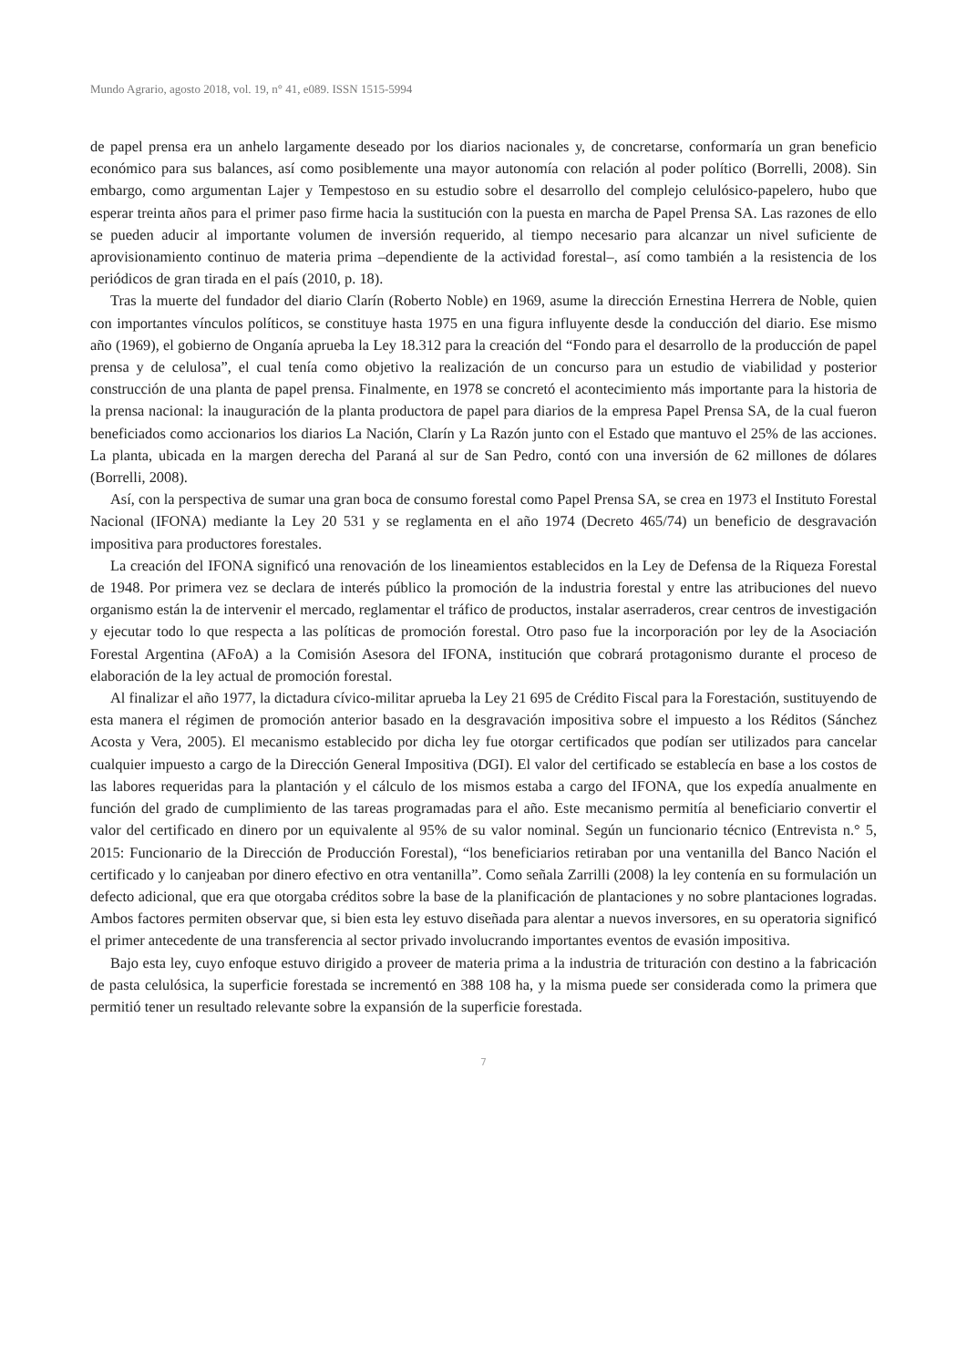Mundo Agrario, agosto 2018, vol. 19, n° 41, e089. ISSN 1515-5994
de papel prensa era un anhelo largamente deseado por los diarios nacionales y, de concretarse, conformaría un gran beneficio económico para sus balances, así como posiblemente una mayor autonomía con relación al poder político (Borrelli, 2008). Sin embargo, como argumentan Lajer y Tempestoso en su estudio sobre el desarrollo del complejo celulósico-papelero, hubo que esperar treinta años para el primer paso firme hacia la sustitución con la puesta en marcha de Papel Prensa SA. Las razones de ello se pueden aducir al importante volumen de inversión requerido, al tiempo necesario para alcanzar un nivel suficiente de aprovisionamiento continuo de materia prima –dependiente de la actividad forestal–, así como también a la resistencia de los periódicos de gran tirada en el país (2010, p. 18).
Tras la muerte del fundador del diario Clarín (Roberto Noble) en 1969, asume la dirección Ernestina Herrera de Noble, quien con importantes vínculos políticos, se constituye hasta 1975 en una figura influyente desde la conducción del diario. Ese mismo año (1969), el gobierno de Onganía aprueba la Ley 18.312 para la creación del “Fondo para el desarrollo de la producción de papel prensa y de celulosa”, el cual tenía como objetivo la realización de un concurso para un estudio de viabilidad y posterior construcción de una planta de papel prensa. Finalmente, en 1978 se concretó el acontecimiento más importante para la historia de la prensa nacional: la inauguración de la planta productora de papel para diarios de la empresa Papel Prensa SA, de la cual fueron beneficiados como accionarios los diarios La Nación, Clarín y La Razón junto con el Estado que mantuvo el 25% de las acciones. La planta, ubicada en la margen derecha del Paraná al sur de San Pedro, contó con una inversión de 62 millones de dólares (Borrelli, 2008).
Así, con la perspectiva de sumar una gran boca de consumo forestal como Papel Prensa SA, se crea en 1973 el Instituto Forestal Nacional (IFONA) mediante la Ley 20 531 y se reglamenta en el año 1974 (Decreto 465/74) un beneficio de desgravación impositiva para productores forestales.
La creación del IFONA significó una renovación de los lineamientos establecidos en la Ley de Defensa de la Riqueza Forestal de 1948. Por primera vez se declara de interés público la promoción de la industria forestal y entre las atribuciones del nuevo organismo están la de intervenir el mercado, reglamentar el tráfico de productos, instalar aserraderos, crear centros de investigación y ejecutar todo lo que respecta a las políticas de promoción forestal. Otro paso fue la incorporación por ley de la Asociación Forestal Argentina (AFoA) a la Comisión Asesora del IFONA, institución que cobrará protagonismo durante el proceso de elaboración de la ley actual de promoción forestal.
Al finalizar el año 1977, la dictadura cívico-militar aprueba la Ley 21 695 de Crédito Fiscal para la Forestación, sustituyendo de esta manera el régimen de promoción anterior basado en la desgravación impositiva sobre el impuesto a los Réditos (Sánchez Acosta y Vera, 2005). El mecanismo establecido por dicha ley fue otorgar certificados que podían ser utilizados para cancelar cualquier impuesto a cargo de la Dirección General Impositiva (DGI). El valor del certificado se establecía en base a los costos de las labores requeridas para la plantación y el cálculo de los mismos estaba a cargo del IFONA, que los expedía anualmente en función del grado de cumplimiento de las tareas programadas para el año. Este mecanismo permitía al beneficiario convertir el valor del certificado en dinero por un equivalente al 95% de su valor nominal. Según un funcionario técnico (Entrevista n.° 5, 2015: Funcionario de la Dirección de Producción Forestal), “los beneficiarios retiraban por una ventanilla del Banco Nación el certificado y lo canjeaban por dinero efectivo en otra ventanilla”. Como señala Zarrilli (2008) la ley contenía en su formulación un defecto adicional, que era que otorgaba créditos sobre la base de la planificación de plantaciones y no sobre plantaciones logradas. Ambos factores permiten observar que, si bien esta ley estuvo diseñada para alentar a nuevos inversores, en su operatoria significó el primer antecedente de una transferencia al sector privado involucrando importantes eventos de evasión impositiva.
Bajo esta ley, cuyo enfoque estuvo dirigido a proveer de materia prima a la industria de trituración con destino a la fabricación de pasta celulósica, la superficie forestada se incrementó en 388 108 ha, y la misma puede ser considerada como la primera que permitió tener un resultado relevante sobre la expansión de la superficie forestada.
7